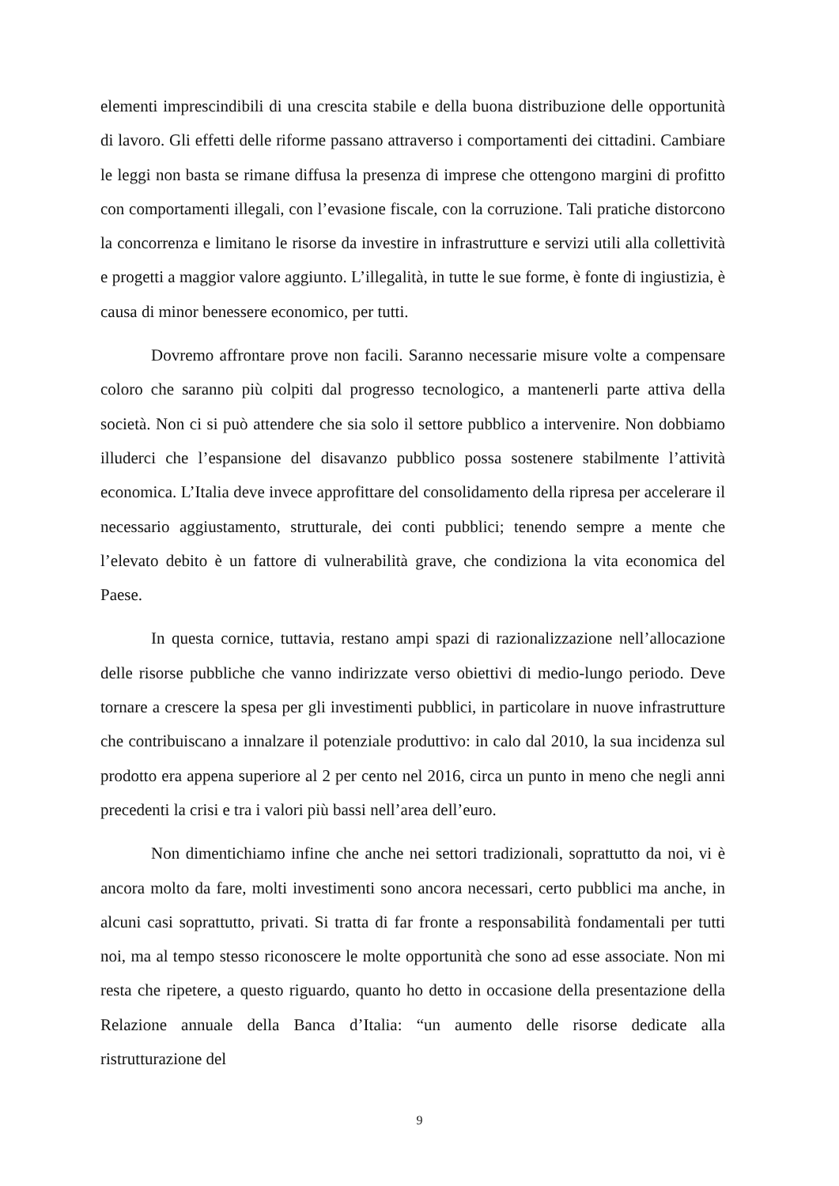elementi imprescindibili di una crescita stabile e della buona distribuzione delle opportunità di lavoro. Gli effetti delle riforme passano attraverso i comportamenti dei cittadini. Cambiare le leggi non basta se rimane diffusa la presenza di imprese che ottengono margini di profitto con comportamenti illegali, con l’evasione fiscale, con la corruzione. Tali pratiche distorcono la concorrenza e limitano le risorse da investire in infrastrutture e servizi utili alla collettività e progetti a maggior valore aggiunto. L’illegalità, in tutte le sue forme, è fonte di ingiustizia, è causa di minor benessere economico, per tutti.
Dovremo affrontare prove non facili. Saranno necessarie misure volte a compensare coloro che saranno più colpiti dal progresso tecnologico, a mantenerli parte attiva della società. Non ci si può attendere che sia solo il settore pubblico a intervenire. Non dobbiamo illuderci che l’espansione del disavanzo pubblico possa sostenere stabilmente l’attività economica. L’Italia deve invece approfittare del consolidamento della ripresa per accelerare il necessario aggiustamento, strutturale, dei conti pubblici; tenendo sempre a mente che l’elevato debito è un fattore di vulnerabilità grave, che condiziona la vita economica del Paese.
In questa cornice, tuttavia, restano ampi spazi di razionalizzazione nell’allocazione delle risorse pubbliche che vanno indirizzate verso obiettivi di medio-lungo periodo. Deve tornare a crescere la spesa per gli investimenti pubblici, in particolare in nuove infrastrutture che contribuiscano a innalzare il potenziale produttivo: in calo dal 2010, la sua incidenza sul prodotto era appena superiore al 2 per cento nel 2016, circa un punto in meno che negli anni precedenti la crisi e tra i valori più bassi nell’area dell’euro.
Non dimentichiamo infine che anche nei settori tradizionali, soprattutto da noi, vi è ancora molto da fare, molti investimenti sono ancora necessari, certo pubblici ma anche, in alcuni casi soprattutto, privati. Si tratta di far fronte a responsabilità fondamentali per tutti noi, ma al tempo stesso riconoscere le molte opportunità che sono ad esse associate. Non mi resta che ripetere, a questo riguardo, quanto ho detto in occasione della presentazione della Relazione annuale della Banca d’Italia: “un aumento delle risorse dedicate alla ristrutturazione del
9